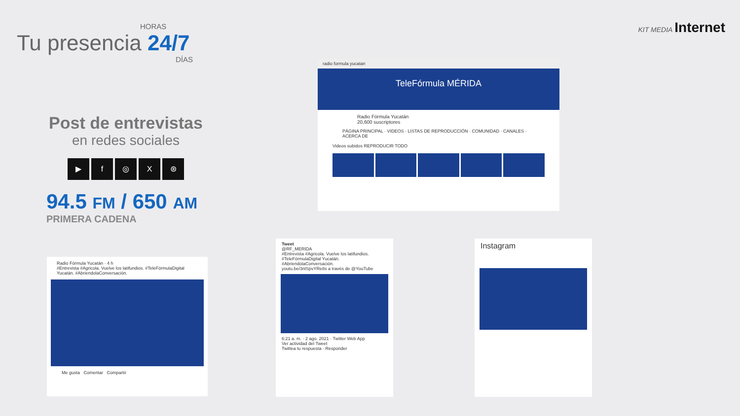HORAS
Tu presencia 24/7
DÍAS
KIT MEDIA Internet
Post de entrevistas
en redes sociales
▶ f ◎ X ⊛
94.5 FM / 650 AM
PRIMERA CADENA
radio formula yucatan
TeleFórmula MÉRIDA
Radio Fórmula Yucatán
20,600 suscriptores
PÁGINA PRINCIPAL · VIDEOS · LISTAS DE REPRODUCCIÓN · COMUNIDAD · CANALES · ACERCA DE
Videos subidos REPRODUCIR TODO
Radio Fórmula Yucatán · 4 h
#Entrevista #Agricola. Vuelve los latifundios. #TeleFórmulaDigital Yucatán. #AbriendolaConversación.
Me gusta Comentar Compartir
Tweet
@RF_MERIDA
#Entrevista #Agricola. Vuelve los latifundios. #TeleFórmulaDigital Yucatán. #AbriendolaConversación.
youtu.be/3nlSpvYRe8s a través de @YouTube
6:21 a. m. · 2 ago. 2021 · Twitter Web App
Ver actividad del Tweet
Twittea tu respuesta · Responder
Instagram